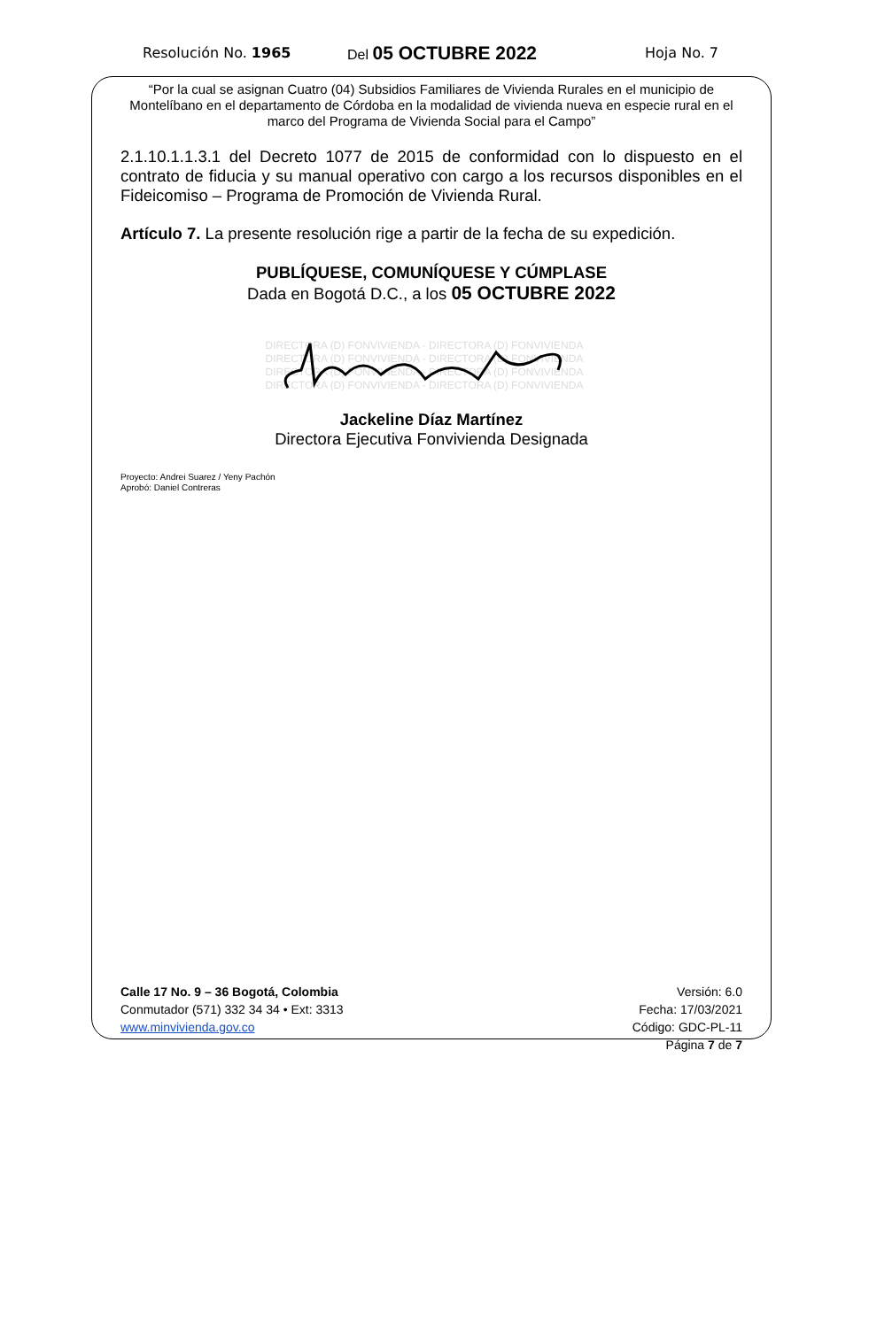Resolución No. 1965
Del 05 OCTUBRE 2022
Hoja No. 7
“Por la cual se asignan Cuatro (04) Subsidios Familiares de Vivienda Rurales en el municipio de Montelíbano en el departamento de Córdoba en la modalidad de vivienda nueva en especie rural en el marco del Programa de Vivienda Social para el Campo”
2.1.10.1.1.3.1 del Decreto 1077 de 2015 de conformidad con lo dispuesto en el contrato de fiducia y su manual operativo con cargo a los recursos disponibles en el Fideicomiso – Programa de Promoción de Vivienda Rural.
Artículo 7. La presente resolución rige a partir de la fecha de su expedición.
PUBLÍQUESE, COMUNÍQUESE Y CÚMPLASE
Dada en Bogotá D.C., a los 05 OCTUBRE 2022
DIRECTORA (D) FONVIVIENDA - DIRECTORA (D) FONVIVIENDA
DIRECTORA (D) FONVIVIENDA - DIRECTORA (D) FONVIVIENDA
DIRECTORA (D) FONVIVIENDA - DIRECTORA (D) FONVIVIENDA
DIRECTORA (D) FONVIVIENDA - DIRECTORA (D) FONVIVIENDA
Jackeline Díaz Martínez
Directora Ejecutiva Fonvivienda Designada
Proyecto: Andrei Suarez / Yeny Pachón
Aprobó: Daniel Contreras
Calle 17 No. 9 – 36 Bogotá, Colombia
Conmutador (571) 332 34 34 • Ext: 3313
www.minvivienda.gov.co
Versión: 6.0
Fecha: 17/03/2021
Código: GDC-PL-11
Página 7 de 7